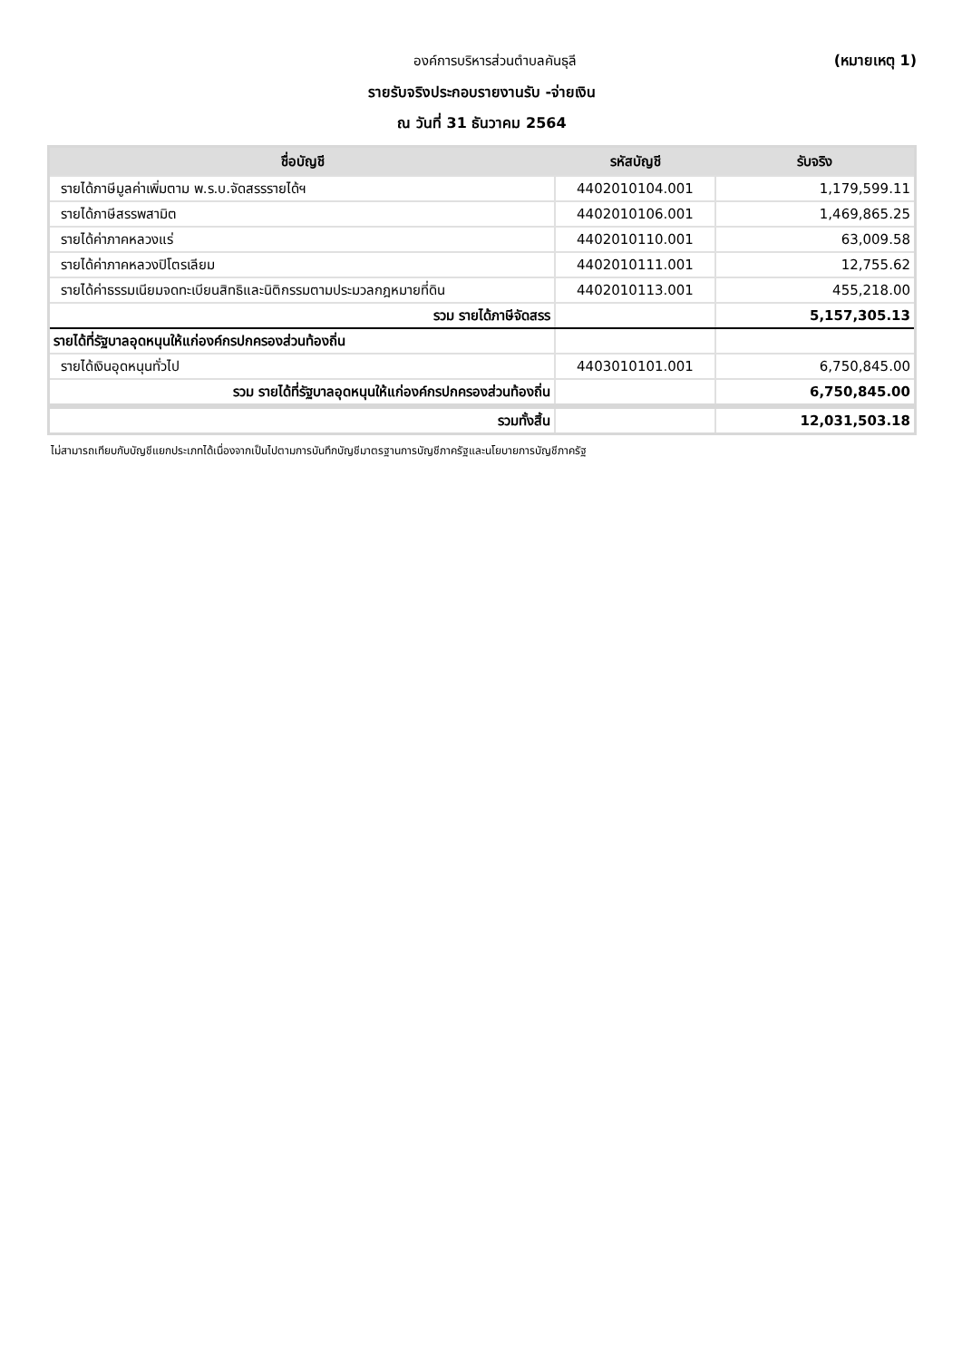องค์การบริหารส่วนตำบลคันธุลี (หมายเหตุ 1)
รายรับจริงประกอบรายงานรับ -จ่ายเงิน
ณ วันที่ 31 ธันวาคม 2564
| ชื่อบัญชี | รหัสบัญชี | รับจริง |
| --- | --- | --- |
| รายได้ภาษีมูลค่าเพิ่มตาม พ.ร.บ.จัดสรรรายได้ฯ | 4402010104.001 | 1,179,599.11 |
| รายได้ภาษีสรรพสามิต | 4402010106.001 | 1,469,865.25 |
| รายได้ค่าภาคหลวงแร่ | 4402010110.001 | 63,009.58 |
| รายได้ค่าภาคหลวงปิโตรเลียม | 4402010111.001 | 12,755.62 |
| รายได้ค่าธรรมเนียมจดทะเบียนสิทธิและนิติกรรมตามประมวลกฎหมายที่ดิน | 4402010113.001 | 455,218.00 |
| รวม รายได้ภาษีจัดสรร | | 5,157,305.13 |
| รายได้ที่รัฐบาลอุดหนุนให้แก่องค์กรปกครองส่วนท้องถิ่น | | |
| รายได้เงินอุดหนุนทั่วไป | 4403010101.001 | 6,750,845.00 |
| รวม รายได้ที่รัฐบาลอุดหนุนให้แก่องค์กรปกครองส่วนท้องถิ่น | | 6,750,845.00 |
| รวมทั้งสิ้น | | 12,031,503.18 |
ไม่สามารถเทียบกับบัญชีแยกประเภทได้เนื่องจากเป็นไปตามการบันทึกบัญชีมาตรฐานการบัญชีภาครัฐและนโยบายการบัญชีภาครัฐ